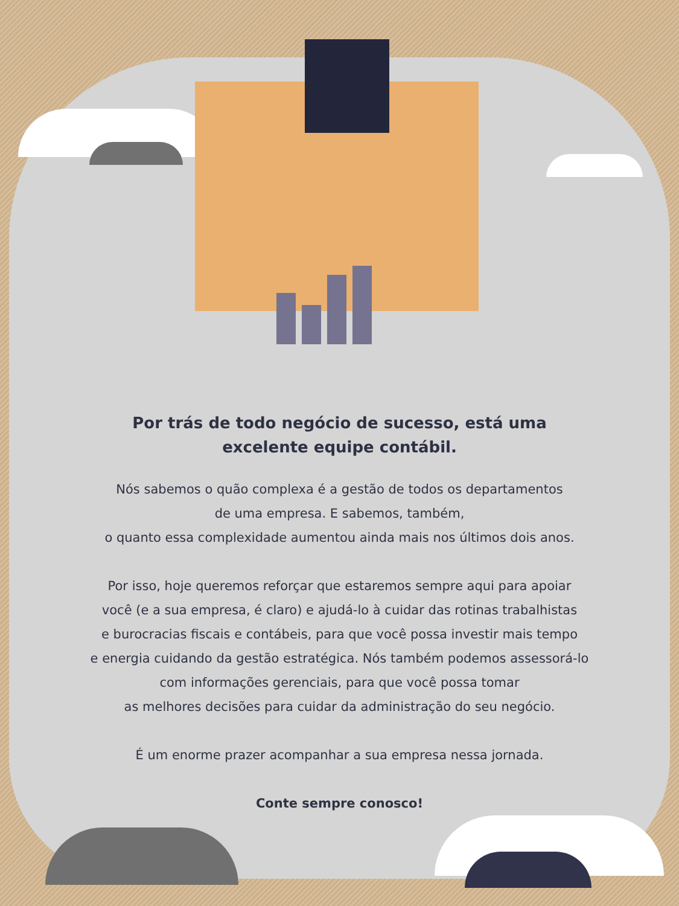Por trás de todo negócio de sucesso, está uma
excelente equipe contábil.
Nós sabemos o quão complexa é a gestão de todos os departamentos
de uma empresa. E sabemos, também,
o quanto essa complexidade aumentou ainda mais nos últimos dois anos.
Por isso, hoje queremos reforçar que estaremos sempre aqui para apoiar
você (e a sua empresa, é claro) e ajudá-lo à cuidar das rotinas trabalhistas
e burocracias fiscais e contábeis, para que você possa investir mais tempo
e energia cuidando da gestão estratégica. Nós também podemos assessorá-lo
com informações gerenciais, para que você possa tomar
as melhores decisões para cuidar da administração do seu negócio.
É um enorme prazer acompanhar a sua empresa nessa jornada.
Conte sempre conosco!